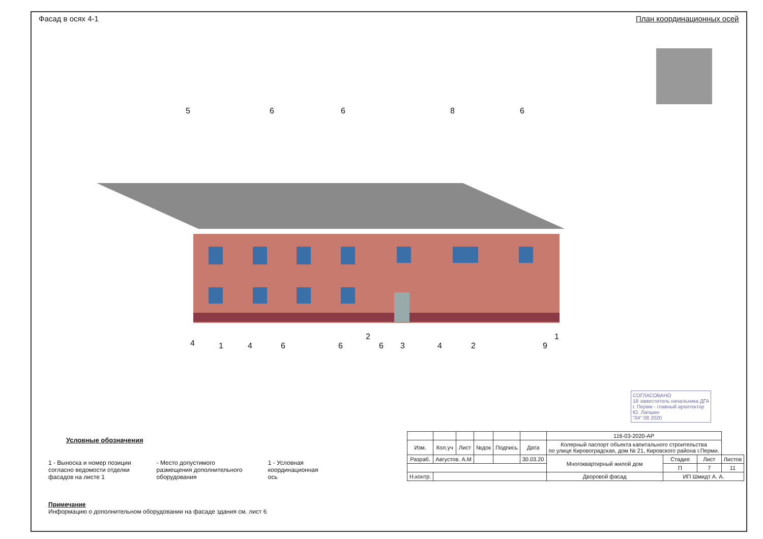Фасад в осях 4-1 План координационных осей
5
6
6
8
6
1
4
6
6
6
3
4
2
9
4
2
1
Условные обозначения
1 - Выноска и номер позиции
согласно ведомости отделки
фасадов на листе 1
- Место допустимого
размещения дополнительного
оборудования
1 - Условная
координационная
ось
Примечание
Информацию о дополнительном оборудовании на фасаде здания см. лист 6
| | | | | | | 116-03-2020-АР | | | |
| Изм. | Кол.уч | Лист | №док | Подпись | Дата | Колерный паспорт объекта капитального строительства по улице Кировоградская, дом № 21, Кировского района г.Перми. | | | |
| Разраб. | Августов. А.М | | | | 30.03.20 | Многоквартирный жилой дом | Стадия | Лист | Листов |
| | | | | | | | П | 7 | 11 |
| Н.контр. | | | | | | Дворовой фасад | ИП Шмидт А. А. | | |
СОГЛАСОВАНО
1й заместитель начальника ДГА
г. Перми - главный архитектор
Ю. Лапшин
"04" 08 2020